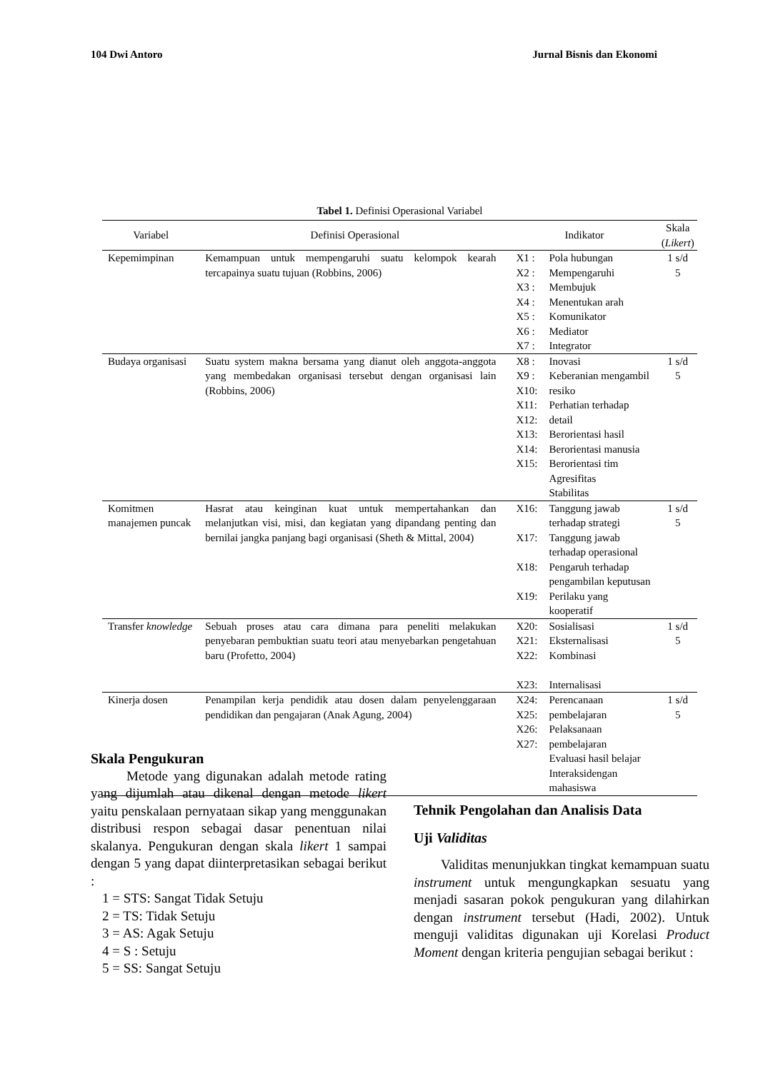104 Dwi Antoro Jurnal Bisnis dan Ekonomi
Tabel 1. Definisi Operasional Variabel
| Variabel | Definisi Operasional | Indikator | | Skala ( Likert ) |
| --- | --- | --- | --- | --- |
| Kepemimpinan | Kemampuan untuk mempengaruhi suatu kelompok kearah tercapainya suatu tujuan (Robbins, 2006) | X1 : X2 : X3 : X4 : X5 : X6 : X7 : | Pola hubungan Mempengaruhi Membujuk Menentukan arah Komunikator Mediator Integrator | 1 s/d 5 |
| Budaya organisasi | Suatu system makna bersama yang dianut oleh anggota-anggota yang membedakan organisasi tersebut dengan organisasi lain (Robbins, 2006) | X8 : X9 : X10: X11: X12: X13: X14: X15: | Inovasi Keberanian mengambil resiko Perhatian terhadap detail Berorientasi hasil Berorientasi manusia Berorientasi tim Agresifitas Stabilitas | 1 s/d 5 |
| Komitmen manajemen puncak | Hasrat atau keinginan kuat untuk mempertahankan dan melanjutkan visi, misi, dan kegiatan yang dipandang penting dan bernilai jangka panjang bagi organisasi (Sheth & Mittal, 2004) | X16: X17: X18: X19: | Tanggung jawab terhadap strategi Tanggung jawab terhadap operasional Pengaruh terhadap pengambilan keputusan Perilaku yang kooperatif | 1 s/d 5 |
| Transfer knowledge | Sebuah proses atau cara dimana para peneliti melakukan penyebaran pembuktian suatu teori atau menyebarkan pengetahuan baru (Profetto, 2004) | X20: X21: X22: X23: | Sosialisasi Eksternalisasi Kombinasi Internalisasi | 1 s/d 5 |
| Kinerja dosen | Penampilan kerja pendidik atau dosen dalam penyelenggaraan pendidikan dan pengajaran (Anak Agung, 2004) | X24: X25: X26: X27: | Perencanaan pembelajaran Pelaksanaan pembelajaran Evaluasi hasil belajar Interaksidengan mahasiswa | 1 s/d 5 |
Skala Pengukuran
Metode yang digunakan adalah metode rating yang dijumlah atau dikenal dengan metode likert yaitu penskalaan pernyataan sikap yang menggunakan distribusi respon sebagai dasar penentuan nilai skalanya. Pengukuran dengan skala likert 1 sampai dengan 5 yang dapat diinterpretasikan sebagai berikut :
1 = STS: Sangat Tidak Setuju
2 = TS: Tidak Setuju
3 = AS: Agak Setuju
4 = S : Setuju
5 = SS: Sangat Setuju
Tehnik Pengolahan dan Analisis Data
Uji Validitas
Validitas menunjukkan tingkat kemampuan suatu instrument untuk mengungkapkan sesuatu yang menjadi sasaran pokok pengukuran yang dilahirkan dengan instrument tersebut (Hadi, 2002). Untuk menguji validitas digunakan uji Korelasi Product Moment dengan kriteria pengujian sebagai berikut :